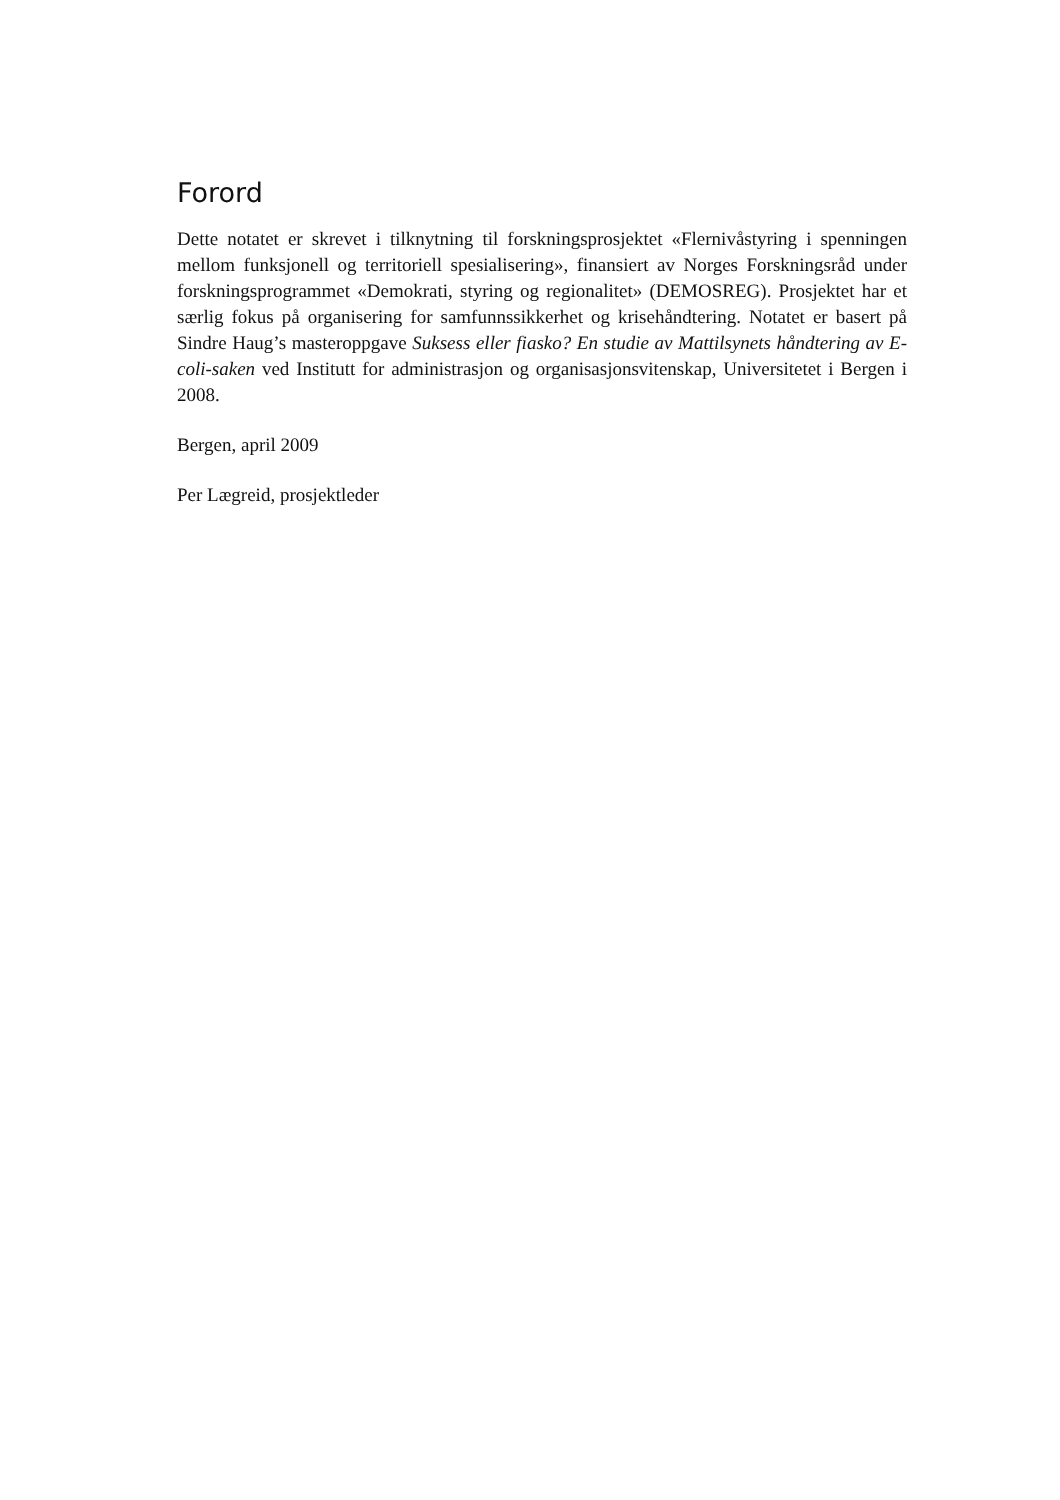Forord
Dette notatet er skrevet i tilknytning til forskningsprosjektet «Flernivåstyring i spenningen mellom funksjonell og territoriell spesialisering», finansiert av Norges Forskningsråd under forskningsprogrammet «Demokrati, styring og regionalitet» (DEMOSREG). Prosjektet har et særlig fokus på organisering for samfunnssikkerhet og krisehåndtering. Notatet er basert på Sindre Haug’s masteroppgave Suksess eller fiasko? En studie av Mattilsynets håndtering av E-coli-saken ved Institutt for administrasjon og organisasjonsvitenskap, Universitetet i Bergen i 2008.
Bergen, april 2009
Per Lægreid, prosjektleder